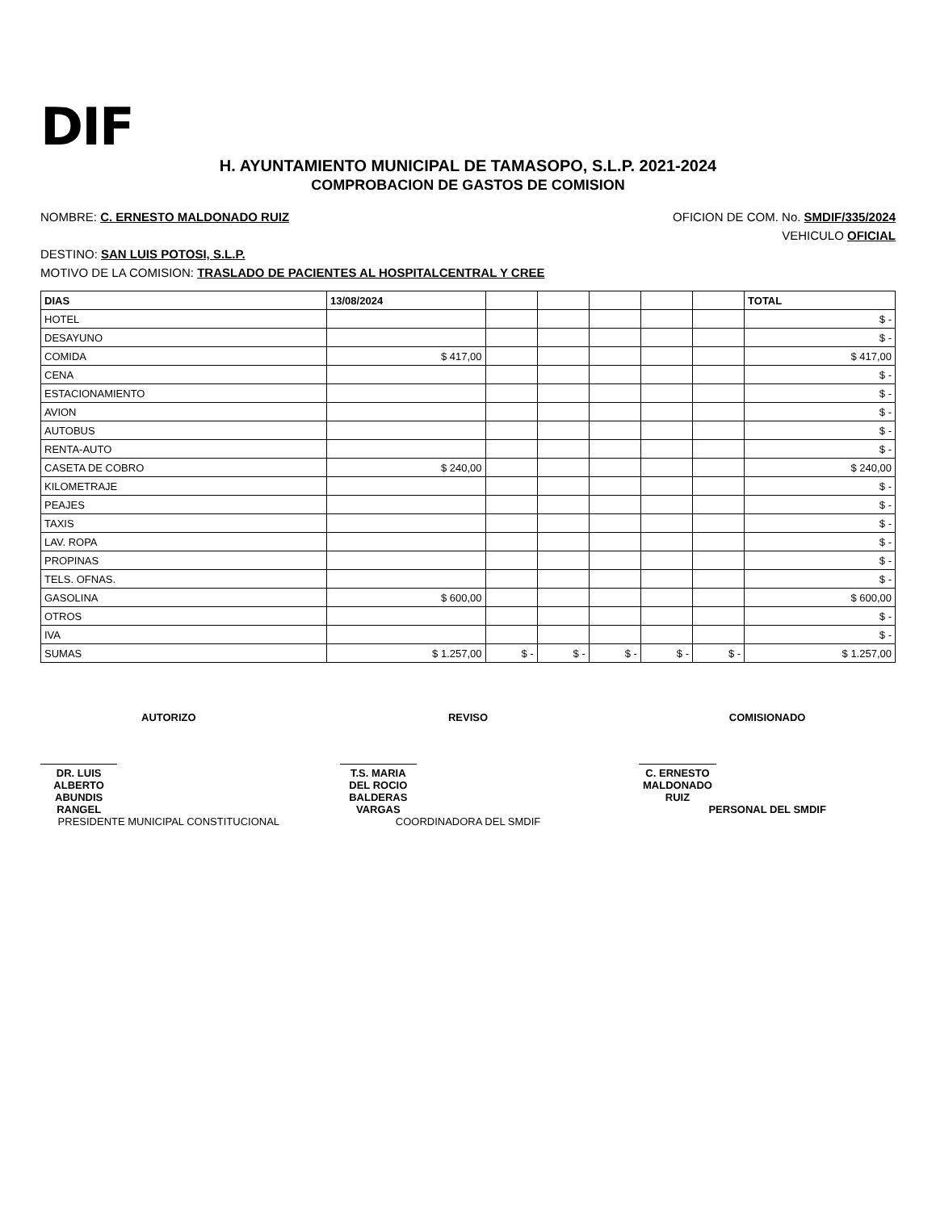DIF
H. AYUNTAMIENTO MUNICIPAL DE TAMASOPO, S.L.P. 2021-2024
COMPROBACION DE GASTOS DE COMISION
NOMBRE: C. ERNESTO MALDONADO RUIZ OFICION DE COM. No. SMDIF/335/2024
VEHICULO OFICIAL
DESTINO: SAN LUIS POTOSI, S.L.P.
MOTIVO DE LA COMISION: TRASLADO DE PACIENTES AL HOSPITALCENTRAL Y CREE
| DIAS | 13/08/2024 | | | | | | TOTAL |
| --- | --- | --- | --- | --- | --- | --- | --- |
| HOTEL | | | | | | | $ - |
| DESAYUNO | | | | | | | $ - |
| COMIDA | $ 417,00 | | | | | | $ 417,00 |
| CENA | | | | | | | $ - |
| ESTACIONAMIENTO | | | | | | | $ - |
| AVION | | | | | | | $ - |
| AUTOBUS | | | | | | | $ - |
| RENTA-AUTO | | | | | | | $ - |
| CASETA DE COBRO | $ 240,00 | | | | | | $ 240,00 |
| KILOMETRAJE | | | | | | | $ - |
| PEAJES | | | | | | | $ - |
| TAXIS | | | | | | | $ - |
| LAV. ROPA | | | | | | | $ - |
| PROPINAS | | | | | | | $ - |
| TELS. OFNAS. | | | | | | | $ - |
| GASOLINA | $ 600,00 | | | | | | $ 600,00 |
| OTROS | | | | | | | $ - |
| IVA | | | | | | | $ - |
| SUMAS | $ 1.257,00 | $ - | $ - | $ - | $ - | $ - | $ 1.257,00 |
AUTORIZO
DR. LUIS ALBERTO ABUNDIS RANGEL
PRESIDENTE MUNICIPAL CONSTITUCIONAL
REVISO
T.S. MARIA DEL ROCIO BALDERAS VARGAS
COORDINADORA DEL SMDIF
COMISIONADO
C. ERNESTO MALDONADO RUIZ
PERSONAL DEL SMDIF